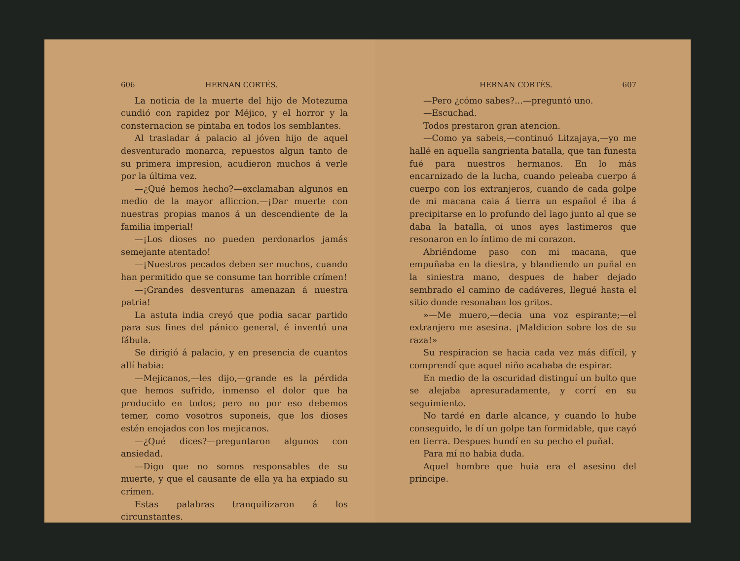606 HERNAN CORTÉS.
La noticia de la muerte del hijo de Motezuma cundió con rapidez por Méjico, y el horror y la consternacion se pintaba en todos los semblantes.
Al trasladar á palacio al jóven hijo de aquel desventurado monarca, repuestos algun tanto de su primera impresion, acudieron muchos á verle por la última vez.
—¿Qué hemos hecho?—exclamaban algunos en medio de la mayor afliccion.—¡Dar muerte con nuestras propias manos á un descendiente de la familia imperial!
—¡Los dioses no pueden perdonarlos jamás semejante atentado!
—¡Nuestros pecados deben ser muchos, cuando han permitido que se consume tan horrible crímen!
—¡Grandes desventuras amenazan á nuestra patria!
La astuta india creyó que podia sacar partido para sus fines del pánico general, é inventó una fábula.
Se dirigió á palacio, y en presencia de cuantos allí habia:
—Mejicanos,—les dijo,—grande es la pérdida que hemos sufrido, inmenso el dolor que ha producido en todos; pero no por eso debemos temer, como vosotros suponeis, que los dioses estén enojados con los mejicanos.
—¿Qué dices?—preguntaron algunos con ansiedad.
—Digo que no somos responsables de su muerte, y que el causante de ella ya ha expiado su crímen.
Estas palabras tranquilizaron á los circunstantes.
HERNAN CORTÉS. 607
—Pero ¿cómo sabes?...—preguntó uno.
—Escuchad.
Todos prestaron gran atencion.
—Como ya sabeis,—continuó Litzajaya,—yo me hallé en aquella sangrienta batalla, que tan funesta fué para nuestros hermanos. En lo más encarnizado de la lucha, cuando peleaba cuerpo á cuerpo con los extranjeros, cuando de cada golpe de mi macana caia á tierra un español é iba á precipitarse en lo profundo del lago junto al que se daba la batalla, oí unos ayes lastimeros que resonaron en lo íntimo de mi corazon.
Abriéndome paso con mi macana, que empuñaba en la diestra, y blandiendo un puñal en la siniestra mano, despues de haber dejado sembrado el camino de cadáveres, llegué hasta el sitio donde resonaban los gritos.
»—Me muero,—decia una voz espirante;—el extranjero me asesina. ¡Maldicion sobre los de su raza!»
Su respiracion se hacia cada vez más difícil, y comprendí que aquel niño acababa de espirar.
En medio de la oscuridad distinguí un bulto que se alejaba apresuradamente, y corrí en su seguimiento.
No tardé en darle alcance, y cuando lo hube conseguido, le dí un golpe tan formidable, que cayó en tierra. Despues hundí en su pecho el puñal.
Para mí no habia duda.
Aquel hombre que huia era el asesino del príncipe.